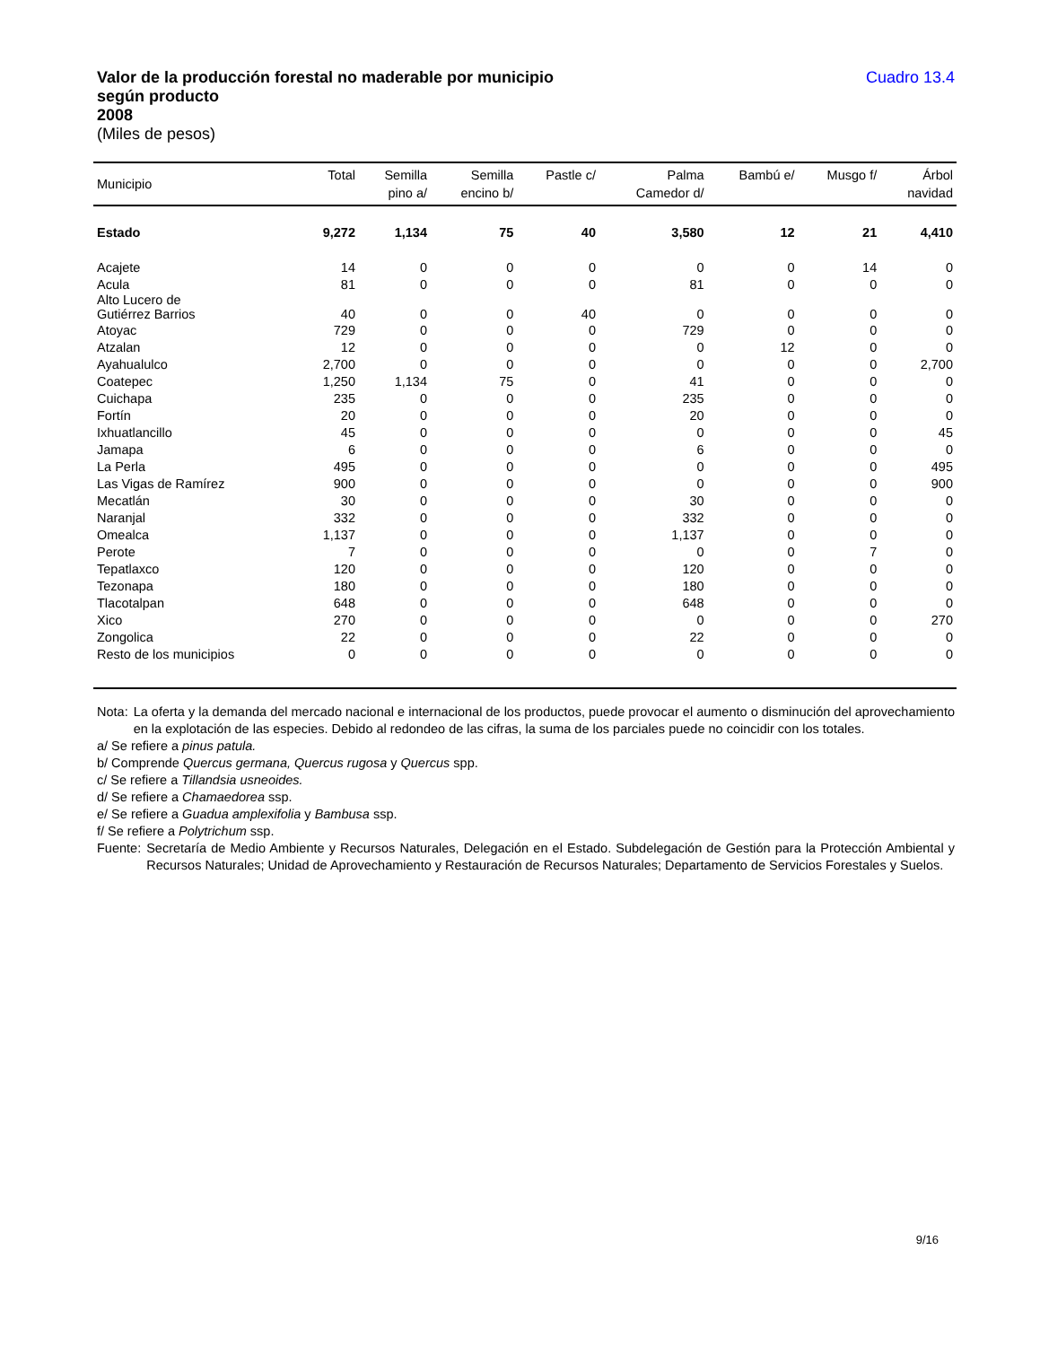Valor de la producción forestal no maderable por municipio
según producto
2008
(Miles de pesos)
Cuadro 13.4
| Municipio | Total | Semilla pino a/ | Semilla encino b/ | Pastle c/ | Palma Camedor d/ | Bambú e/ | Musgo f/ | Árbol navidad |
| --- | --- | --- | --- | --- | --- | --- | --- | --- |
| Estado | 9,272 | 1,134 | 75 | 40 | 3,580 | 12 | 21 | 4,410 |
| Acajete | 14 | 0 | 0 | 0 | 0 | 0 | 14 | 0 |
| Acula | 81 | 0 | 0 | 0 | 81 | 0 | 0 | 0 |
| Alto Lucero de Gutiérrez Barrios | 40 | 0 | 0 | 40 | 0 | 0 | 0 | 0 |
| Atoyac | 729 | 0 | 0 | 0 | 729 | 0 | 0 | 0 |
| Atzalan | 12 | 0 | 0 | 0 | 0 | 12 | 0 | 0 |
| Ayahualulco | 2,700 | 0 | 0 | 0 | 0 | 0 | 0 | 2,700 |
| Coatepec | 1,250 | 1,134 | 75 | 0 | 41 | 0 | 0 | 0 |
| Cuichapa | 235 | 0 | 0 | 0 | 235 | 0 | 0 | 0 |
| Fortín | 20 | 0 | 0 | 0 | 20 | 0 | 0 | 0 |
| Ixhuatlancillo | 45 | 0 | 0 | 0 | 0 | 0 | 0 | 45 |
| Jamapa | 6 | 0 | 0 | 0 | 6 | 0 | 0 | 0 |
| La Perla | 495 | 0 | 0 | 0 | 0 | 0 | 0 | 495 |
| Las Vigas de Ramírez | 900 | 0 | 0 | 0 | 0 | 0 | 0 | 900 |
| Mecatlán | 30 | 0 | 0 | 0 | 30 | 0 | 0 | 0 |
| Naranjal | 332 | 0 | 0 | 0 | 332 | 0 | 0 | 0 |
| Omealca | 1,137 | 0 | 0 | 0 | 1,137 | 0 | 0 | 0 |
| Perote | 7 | 0 | 0 | 0 | 0 | 0 | 7 | 0 |
| Tepatlaxco | 120 | 0 | 0 | 0 | 120 | 0 | 0 | 0 |
| Tezonapa | 180 | 0 | 0 | 0 | 180 | 0 | 0 | 0 |
| Tlacotalpan | 648 | 0 | 0 | 0 | 648 | 0 | 0 | 0 |
| Xico | 270 | 0 | 0 | 0 | 0 | 0 | 0 | 270 |
| Zongolica | 22 | 0 | 0 | 0 | 22 | 0 | 0 | 0 |
| Resto de los municipios | 0 | 0 | 0 | 0 | 0 | 0 | 0 | 0 |
Nota: La oferta y la demanda del mercado nacional e internacional de los productos, puede provocar el aumento o disminución del aprovechamiento en la explotación de las especies. Debido al redondeo de las cifras, la suma de los parciales puede no coincidir con los totales.
a/ Se refiere a pinus patula.
b/ Comprende Quercus germana, Quercus rugosa y Quercus spp.
c/ Se refiere a Tillandsia usneoides.
d/ Se refiere a Chamaedorea ssp.
e/ Se refiere a Guadua amplexifolia y Bambusa ssp.
f/ Se refiere a Polytrichum ssp.
Fuente: Secretaría de Medio Ambiente y Recursos Naturales, Delegación en el Estado. Subdelegación de Gestión para la Protección Ambiental y Recursos Naturales; Unidad de Aprovechamiento y Restauración de Recursos Naturales; Departamento de Servicios Forestales y Suelos.
9/16